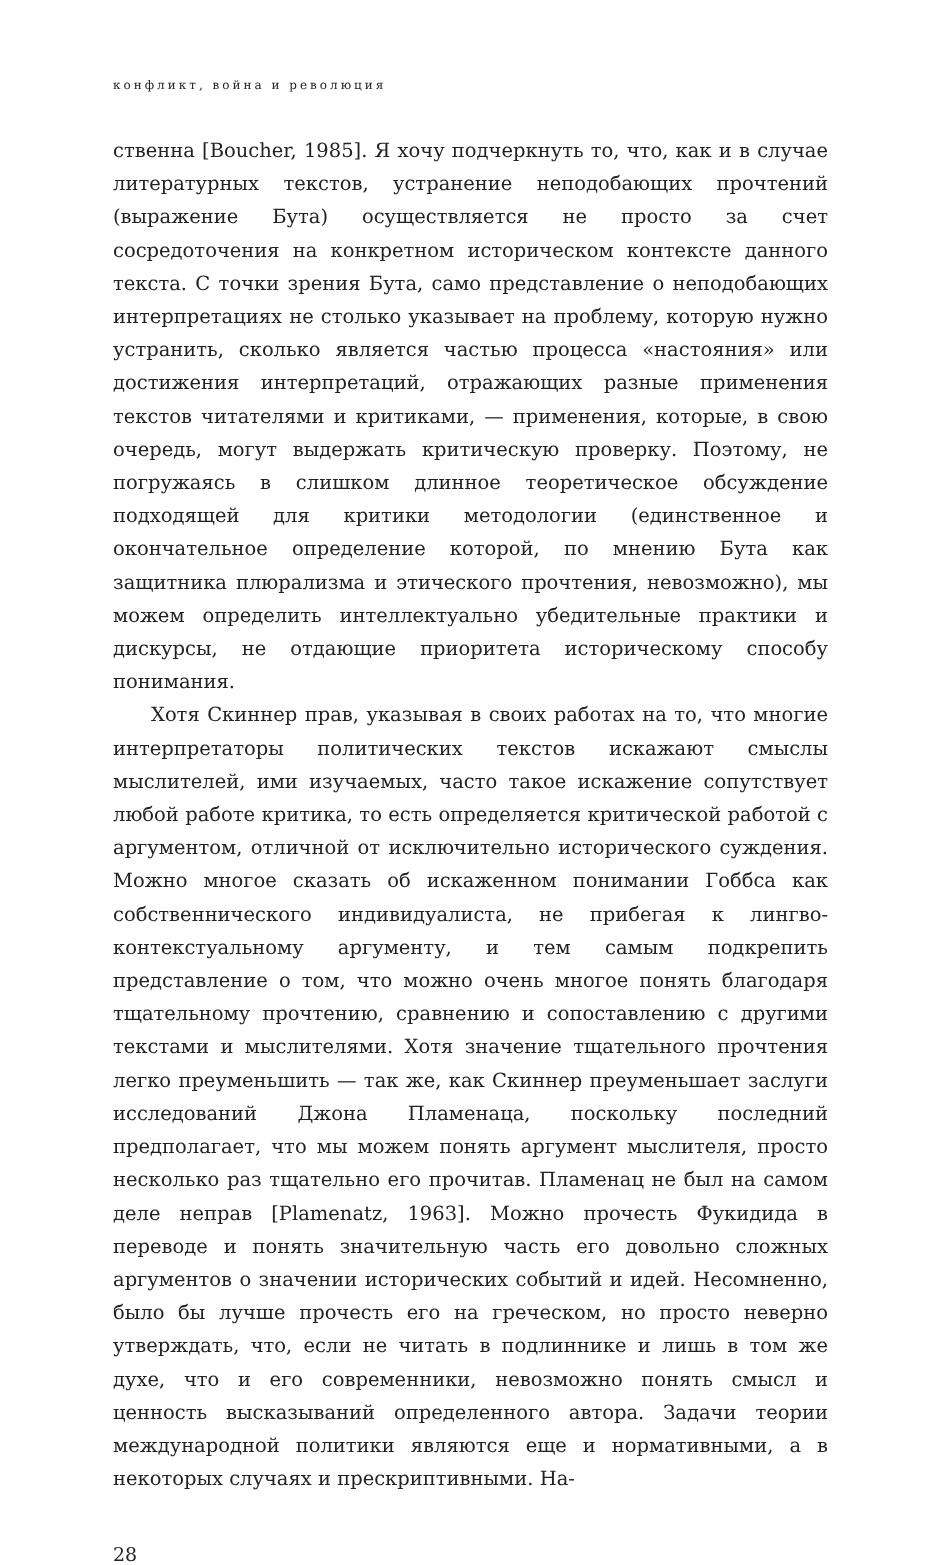конфликт, война и революция
ственна [Boucher, 1985]. Я хочу подчеркнуть то, что, как и в случае литературных текстов, устранение неподобающих прочтений (выражение Бута) осуществляется не просто за счет сосредоточения на конкретном историческом контексте данного текста. С точки зрения Бута, само представление о неподобающих интерпретациях не столько указывает на проблему, которую нужно устранить, сколько является частью процесса «настояния» или достижения интерпретаций, отражающих разные применения текстов читателями и критиками, — применения, которые, в свою очередь, могут выдержать критическую проверку. Поэтому, не погружаясь в слишком длинное теоретическое обсуждение подходящей для критики методологии (единственное и окончательное определение которой, по мнению Бута как защитника плюрализма и этического прочтения, невозможно), мы можем определить интеллектуально убедительные практики и дискурсы, не отдающие приоритета историческому способу понимания.
Хотя Скиннер прав, указывая в своих работах на то, что многие интерпретаторы политических текстов искажают смыслы мыслителей, ими изучаемых, часто такое искажение сопутствует любой работе критика, то есть определяется критической работой с аргументом, отличной от исключительно исторического суждения. Можно многое сказать об искаженном понимании Гоббса как собственнического индивидуалиста, не прибегая к лингво-контекстуальному аргументу, и тем самым подкрепить представление о том, что можно очень многое понять благодаря тщательному прочтению, сравнению и сопоставлению с другими текстами и мыслителями. Хотя значение тщательного прочтения легко преуменьшить — так же, как Скиннер преуменьшает заслуги исследований Джона Пламенаца, поскольку последний предполагает, что мы можем понять аргумент мыслителя, просто несколько раз тщательно его прочитав. Пламенац не был на самом деле неправ [Plamenatz, 1963]. Можно прочесть Фукидида в переводе и понять значительную часть его довольно сложных аргументов о значении исторических событий и идей. Несомненно, было бы лучше прочесть его на греческом, но просто неверно утверждать, что, если не читать в подлиннике и лишь в том же духе, что и его современники, невозможно понять смысл и ценность высказываний определенного автора. Задачи теории международной политики являются еще и нормативными, а в некоторых случаях и прескриптивными. На-
28